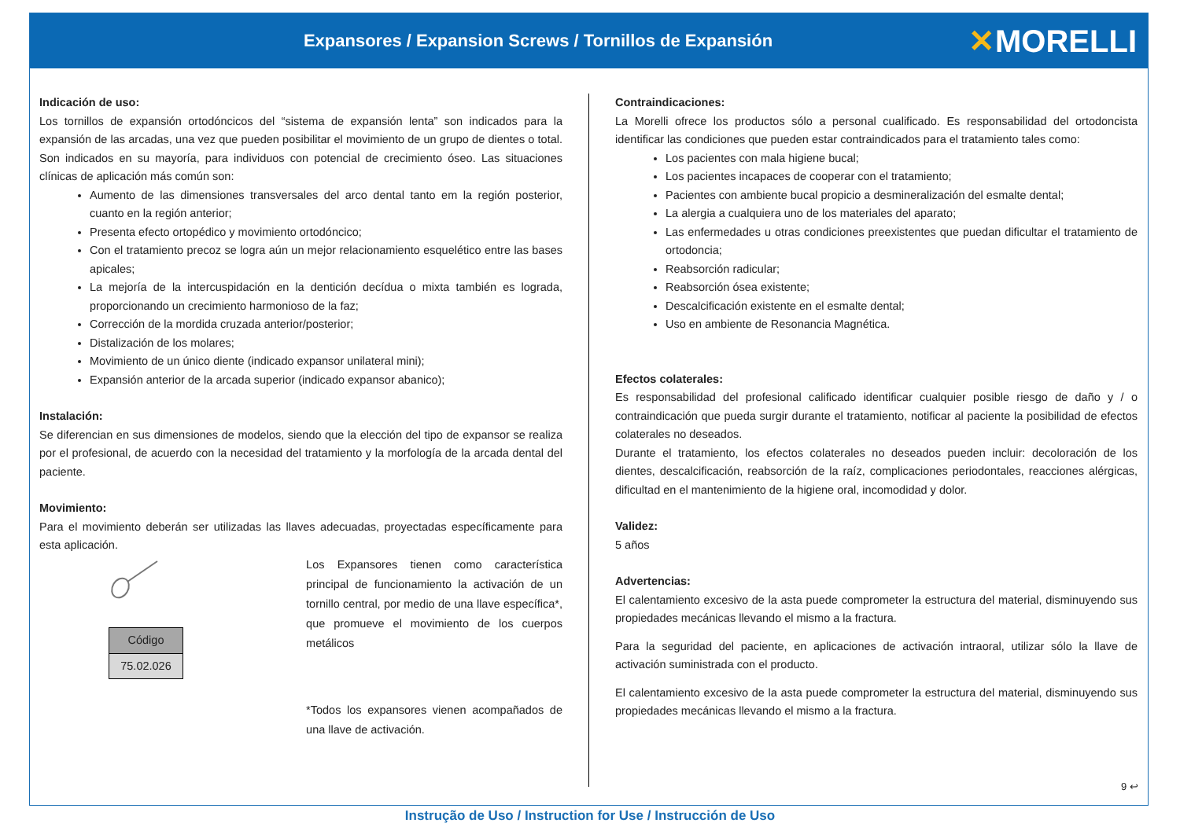Expansores / Expansion Screws / Tornillos de Expansión
✕MORELLI
Indicación de uso:
Los tornillos de expansión ortodóncicos del “sistema de expansión lenta” son indicados para la expansión de las arcadas, una vez que pueden posibilitar el movimiento de un grupo de dientes o total. Son indicados en su mayoría, para individuos con potencial de crecimiento óseo. Las situaciones clínicas de aplicación más común son:
Aumento de las dimensiones transversales del arco dental tanto em la región posterior, cuanto en la región anterior;
Presenta efecto ortopédico y movimiento ortodóncico;
Con el tratamiento precoz se logra aún un mejor relacionamiento esquelético entre las bases apicales;
La mejoría de la intercuspidación en la dentición decídua o mixta también es lograda, proporcionando un crecimiento harmonioso de la faz;
Corrección de la mordida cruzada anterior/posterior;
Distalización de los molares;
Movimiento de un único diente (indicado expansor unilateral mini);
Expansión anterior de la arcada superior (indicado expansor abanico);
Instalación:
Se diferencian en sus dimensiones de modelos, siendo que la elección del tipo de expansor se realiza por el profesional, de acuerdo con la necesidad del tratamiento y la morfología de la arcada dental del paciente.
Movimiento:
Para el movimiento deberán ser utilizadas las llaves adecuadas, proyectadas específicamente para esta aplicación.
| Código |
| --- |
| 75.02.026 |
Los Expansores tienen como característica principal de funcionamiento la activación de un tornillo central, por medio de una llave específica*, que promueve el movimiento de los cuerpos metálicos
*Todos los expansores vienen acompañados de una llave de activación.
Contraindicaciones:
La Morelli ofrece los productos sólo a personal cualificado. Es responsabilidad del ortodoncista identificar las condiciones que pueden estar contraindicados para el tratamiento tales como:
Los pacientes con mala higiene bucal;
Los pacientes incapaces de cooperar con el tratamiento;
Pacientes con ambiente bucal propicio a desmineralización del esmalte dental;
La alergia a cualquiera uno de los materiales del aparato;
Las enfermedades u otras condiciones preexistentes que puedan dificultar el tratamiento de ortodoncia;
Reabsorción radicular;
Reabsorción ósea existente;
Descalcificación existente en el esmalte dental;
Uso en ambiente de Resonancia Magnética.
Efectos colaterales:
Es responsabilidad del profesional calificado identificar cualquier posible riesgo de daño y / o contraindicación que pueda surgir durante el tratamiento, notificar al paciente la posibilidad de efectos colaterales no deseados.
Durante el tratamiento, los efectos colaterales no deseados pueden incluir: decoloración de los dientes, descalcificación, reabsorción de la raíz, complicaciones periodontales, reacciones alérgicas, dificultad en el mantenimiento de la higiene oral, incomodidad y dolor.
Validez:
5 años
Advertencias:
El calentamiento excesivo de la asta puede comprometer la estructura del material, disminuyendo sus propiedades mecánicas llevando el mismo a la fractura.
Para la seguridad del paciente, en aplicaciones de activación intraoral, utilizar sólo la llave de activación suministrada con el producto.
El calentamiento excesivo de la asta puede comprometer la estructura del material, disminuyendo sus propiedades mecánicas llevando el mismo a la fractura.
9 ↩
Instrução de Uso / Instruction for Use / Instrucción de Uso